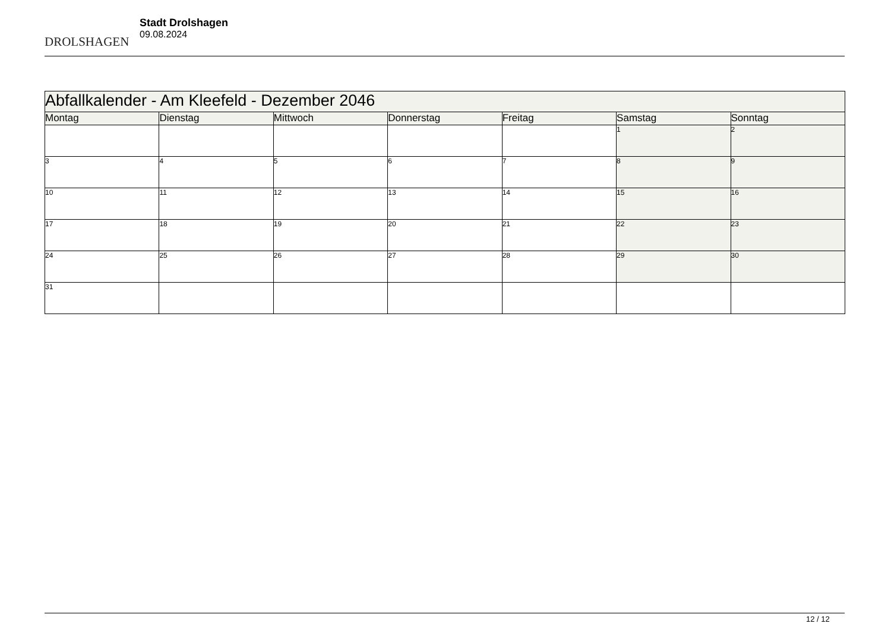DROLSHAGEN
Stadt Drolshagen
09.08.2024
| Abfallkalender - Am Kleefeld - Dezember 2046 | | | | | | |
| --- | --- | --- | --- | --- | --- | --- |
| Montag | Dienstag | Mittwoch | Donnerstag | Freitag | Samstag | Sonntag |
| | | | | | 1 | 2 |
| 3 | 4 | 5 | 6 | 7 | 8 | 9 |
| 10 | 11 | 12 | 13 | 14 | 15 | 16 |
| 17 | 18 | 19 | 20 | 21 | 22 | 23 |
| 24 | 25 | 26 | 27 | 28 | 29 | 30 |
| 31 | | | | | | |
12 / 12